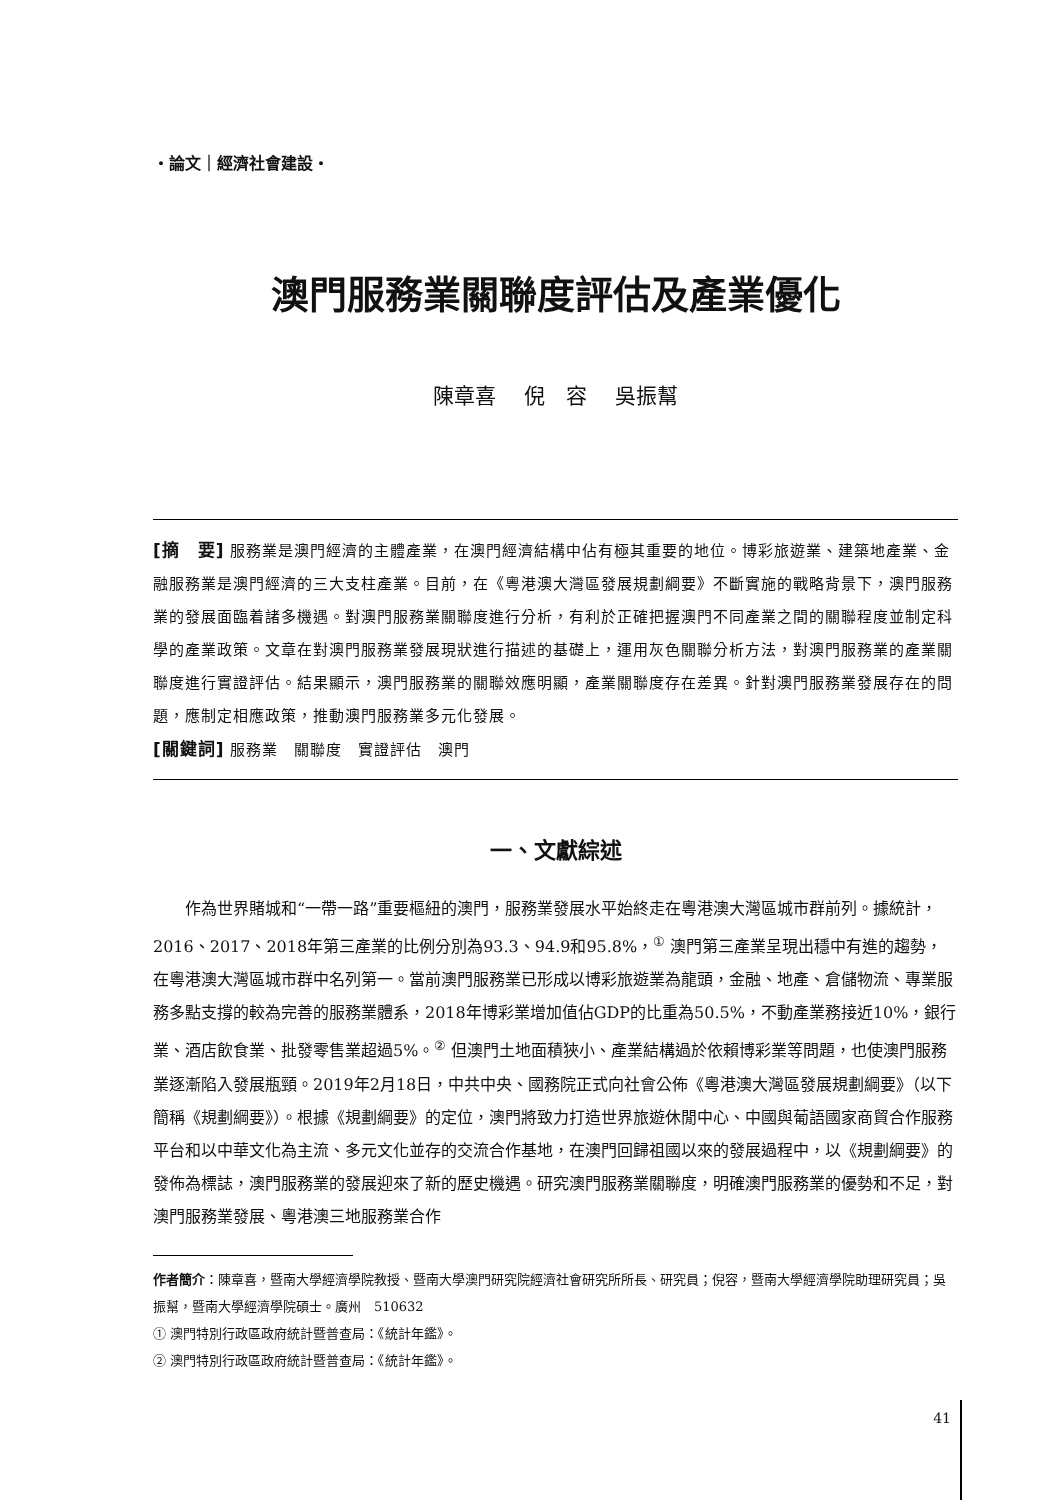・論文｜經濟社會建設・
澳門服務業關聯度評估及產業優化
陳章喜　 倪　容　 吳振幫
[摘　要] 服務業是澳門經濟的主體產業，在澳門經濟結構中佔有極其重要的地位。博彩旅遊業、建築地產業、金融服務業是澳門經濟的三大支柱產業。目前，在《粵港澳大灣區發展規劃綱要》不斷實施的戰略背景下，澳門服務業的發展面臨着諸多機遇。對澳門服務業關聯度進行分析，有利於正確把握澳門不同產業之間的關聯程度並制定科學的產業政策。文章在對澳門服務業發展現狀進行描述的基礎上，運用灰色關聯分析方法，對澳門服務業的產業關聯度進行實證評估。結果顯示，澳門服務業的關聯效應明顯，產業關聯度存在差異。針對澳門服務業發展存在的問題，應制定相應政策，推動澳門服務業多元化發展。
[關鍵詞] 服務業　關聯度　實證評估　澳門
一、文獻綜述
作為世界賭城和“一帶一路”重要樞紐的澳門，服務業發展水平始終走在粵港澳大灣區城市群前列。據統計，2016、2017、2018年第三產業的比例分別為93.3、94.9和95.8%，<sup>①</sup> 澳門第三產業呈現出穩中有進的趨勢，在粵港澳大灣區城市群中名列第一。當前澳門服務業已形成以博彩旅遊業為龍頭，金融、地產、倉儲物流、專業服務多點支撐的較為完善的服務業體系，2018年博彩業增加值佔GDP的比重為50.5%，不動產業務接近10%，銀行業、酒店飲食業、批發零售業超過5%。<sup>②</sup> 但澳門土地面積狹小、產業結構過於依賴博彩業等問題，也使澳門服務業逐漸陷入發展瓶頸。2019年2月18日，中共中央、國務院正式向社會公佈《粵港澳大灣區發展規劃綱要》（以下簡稱《規劃綱要》）。根據《規劃綱要》的定位，澳門將致力打造世界旅遊休閒中心、中國與葡語國家商貿合作服務平台和以中華文化為主流、多元文化並存的交流合作基地，在澳門回歸祖國以來的發展過程中，以《規劃綱要》的發佈為標誌，澳門服務業的發展迎來了新的歷史機遇。研究澳門服務業關聯度，明確澳門服務業的優勢和不足，對澳門服務業發展、粵港澳三地服務業合作
作者簡介：陳章喜，暨南大學經濟學院教授、暨南大學澳門研究院經濟社會研究所所長、研究員；倪容，暨南大學經濟學院助理研究員；吳振幫，暨南大學經濟學院碩士。廣州　510632
① 澳門特別行政區政府統計暨普查局：《統計年鑑》。
② 澳門特別行政區政府統計暨普查局：《統計年鑑》。
41